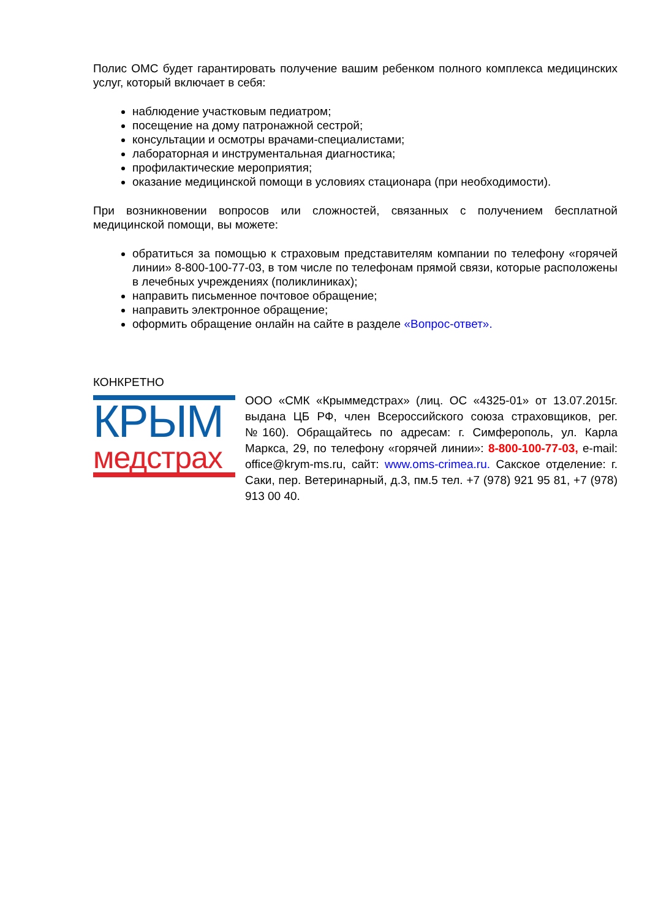Полис ОМС будет гарантировать получение вашим ребенком полного комплекса медицинских услуг, который включает в себя:
наблюдение участковым педиатром;
посещение на дому патронажной сестрой;
консультации и осмотры врачами-специалистами;
лабораторная и инструментальная диагностика;
профилактические мероприятия;
оказание медицинской помощи в условиях стационара (при необходимости).
При возникновении вопросов или сложностей, связанных с получением бесплатной медицинской помощи, вы можете:
обратиться за помощью к страховым представителям компании по телефону «горячей линии» 8-800-100-77-03, в том числе по телефонам прямой связи, которые расположены в лечебных учреждениях (поликлиниках);
направить письменное почтовое обращение;
направить электронное обращение;
оформить обращение онлайн на сайте в разделе «Вопрос-ответ».
КОНКРЕТНО
КРЫМ
медстрах
ООО «СМК «Крыммедстрах» (лиц. ОС «4325-01» от 13.07.2015г. выдана ЦБ РФ, член Всероссийского союза страховщиков, рег.№160). Обращайтесь по адресам: г. Симферополь, ул. Карла Маркса, 29, по телефону «горячей линии»: 8-800-100-77-03, e-mail: office@krym-ms.ru, сайт: www.oms-crimea.ru. Сакское отделение: г. Саки, пер. Ветеринарный, д.3, пм.5 тел. +7 (978) 921 95 81, +7 (978) 913 00 40.